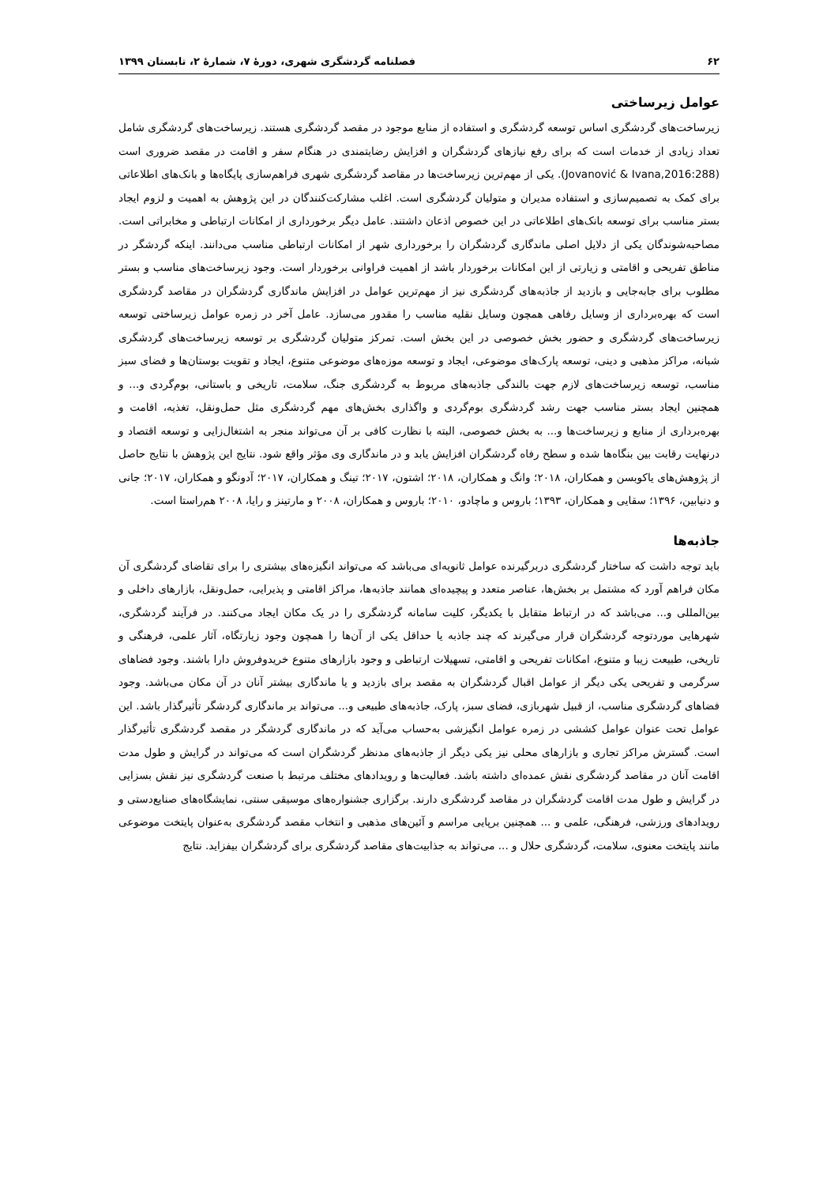۶۲ فصلنامه گردشگری شهری، دورهٔ ۷، شمارهٔ ۲، تابستان ۱۳۹۹
عوامل زیرساختی
زیرساخت‌های گردشگری اساس توسعه گردشگری و استفاده از منابع موجود در مقصد گردشگری هستند. زیرساخت‌های گردشگری شامل تعداد زیادی از خدمات است که برای رفع نیازهای گردشگران و افزایش رضایتمندی در هنگام سفر و اقامت در مقصد ضروری است (Jovanović & Ivana,2016:288). یکی از مهم‌ترین زیرساخت‌ها در مقاصد گردشگری شهری فراهم‌سازی پایگاه‌ها و بانک‌های اطلاعاتی برای کمک به تصمیم‌سازی و استفاده مدیران و متولیان گردشگری است. اغلب مشارکت‌کنندگان در این پژوهش به اهمیت و لزوم ایجاد بستر مناسب برای توسعه بانک‌های اطلاعاتی در این خصوص اذعان داشتند. عامل دیگر برخورداری از امکانات ارتباطی و مخابراتی است. مصاحبه‌شوندگان یکی از دلایل اصلی ماندگاری گردشگران را برخورداری شهر از امکانات ارتباطی مناسب می‌دانند. اینکه گردشگر در مناطق تفریحی و اقامتی و زیارتی از این امکانات برخوردار باشد از اهمیت فراوانی برخوردار است. وجود زیرساخت‌های مناسب و بستر مطلوب برای جابه‌جایی و بازدید از جاذبه‌های گردشگری نیز از مهم‌ترین عوامل در افزایش ماندگاری گردشگران در مقاصد گردشگری است که بهره‌برداری از وسایل رفاهی همچون وسایل نقلیه مناسب را مقدور می‌سازد. عامل آخر در زمره عوامل زیرساختی توسعه زیرساخت‌های گردشگری و حضور بخش خصوصی در این بخش است. تمرکز متولیان گردشگری بر توسعه زیرساخت‌های گردشگری شبانه، مراکز مذهبی و دینی، توسعه پارک‌های موضوعی، ایجاد و توسعه موزه‌های موضوعی متنوع، ایجاد و تقویت بوستان‌ها و فضای سبز مناسب، توسعه زیرساخت‌های لازم جهت بالندگی جاذبه‌های مربوط به گردشگری جنگ، سلامت، تاریخی و باستانی، بوم‌گردی و... و همچنین ایجاد بستر مناسب جهت رشد گردشگری بوم‌گردی و واگذاری بخش‌های مهم گردشگری مثل حمل‌ونقل، تغذیه، اقامت و بهره‌برداری از منابع و زیرساخت‌ها و... به بخش خصوصی، البته با نظارت کافی بر آن می‌تواند منجر به اشتغال‌زایی و توسعه اقتصاد و درنهایت رقابت بین بنگاه‌ها شده و سطح رفاه گردشگران افزایش یابد و در ماندگاری وی مؤثر واقع شود. نتایج این پژوهش با نتایج حاصل از پژوهش‌های یاکوبسن و همکاران، ۲۰۱۸؛ وانگ و همکاران، ۲۰۱۸؛ اشتون، ۲۰۱۷؛ تینگ و همکاران، ۲۰۱۷؛ آدونگو و همکاران، ۲۰۱۷؛ جانی و دنیابین، ۱۳۹۶؛ سقایی و همکاران، ۱۳۹۳؛ باروس و ماچادو، ۲۰۱۰؛ باروس و همکاران، ۲۰۰۸ و مارتینز و رایا، ۲۰۰۸ هم‌راستا است.
جاذبه‌ها
باید توجه داشت که ساختار گردشگری دربرگیرنده عوامل ثانویه‌ای می‌باشد که می‌تواند انگیزه‌های بیشتری را برای تقاضای گردشگری آن مکان فراهم آورد که مشتمل بر بخش‌ها، عناصر متعدد و پیچیده‌ای همانند جاذبه‌ها، مراکز اقامتی و پذیرایی، حمل‌ونقل، بازارهای داخلی و بین‌المللی و... می‌باشد که در ارتباط متقابل با یکدیگر، کلیت سامانه گردشگری را در یک مکان ایجاد می‌کنند. در فرآیند گردشگری، شهرهایی موردتوجه گردشگران قرار می‌گیرند که چند جاذبه یا حداقل یکی از آن‌ها را همچون وجود زیارتگاه، آثار علمی، فرهنگی و تاریخی، طبیعت زیبا و متنوع، امکانات تفریحی و اقامتی، تسهیلات ارتباطی و وجود بازارهای متنوع خریدوفروش دارا باشند. وجود فضاهای سرگرمی و تفریحی یکی دیگر از عوامل اقبال گردشگران به مقصد برای بازدید و یا ماندگاری بیشتر آنان در آن مکان می‌باشد. وجود فضاهای گردشگری مناسب، از قبیل شهربازی، فضای سبز، پارک، جاذبه‌های طبیعی و... می‌تواند بر ماندگاری گردشگر تأثیرگذار باشد. این عوامل تحت عنوان عوامل کششی در زمره عوامل انگیزشی به‌حساب می‌آید که در ماندگاری گردشگر در مقصد گردشگری تأثیرگذار است. گسترش مراکز تجاری و بازارهای محلی نیز یکی دیگر از جاذبه‌های مدنظر گردشگران است که می‌تواند در گرایش و طول مدت اقامت آنان در مقاصد گردشگری نقش عمده‌ای داشته باشد. فعالیت‌ها و رویدادهای مختلف مرتبط با صنعت گردشگری نیز نقش بسزایی در گرایش و طول مدت اقامت گردشگران در مقاصد گردشگری دارند. برگزاری جشنواره‌های موسیقی سنتی، نمایشگاه‌های صنایع‌دستی و رویدادهای ورزشی، فرهنگی، علمی و ... همچنین برپایی مراسم و آئین‌های مذهبی و انتخاب مقصد گردشگری به‌عنوان پایتخت موضوعی مانند پایتخت معنوی، سلامت، گردشگری حلال و ... می‌تواند به جذابیت‌های مقاصد گردشگری برای گردشگران بیفزاید. نتایج